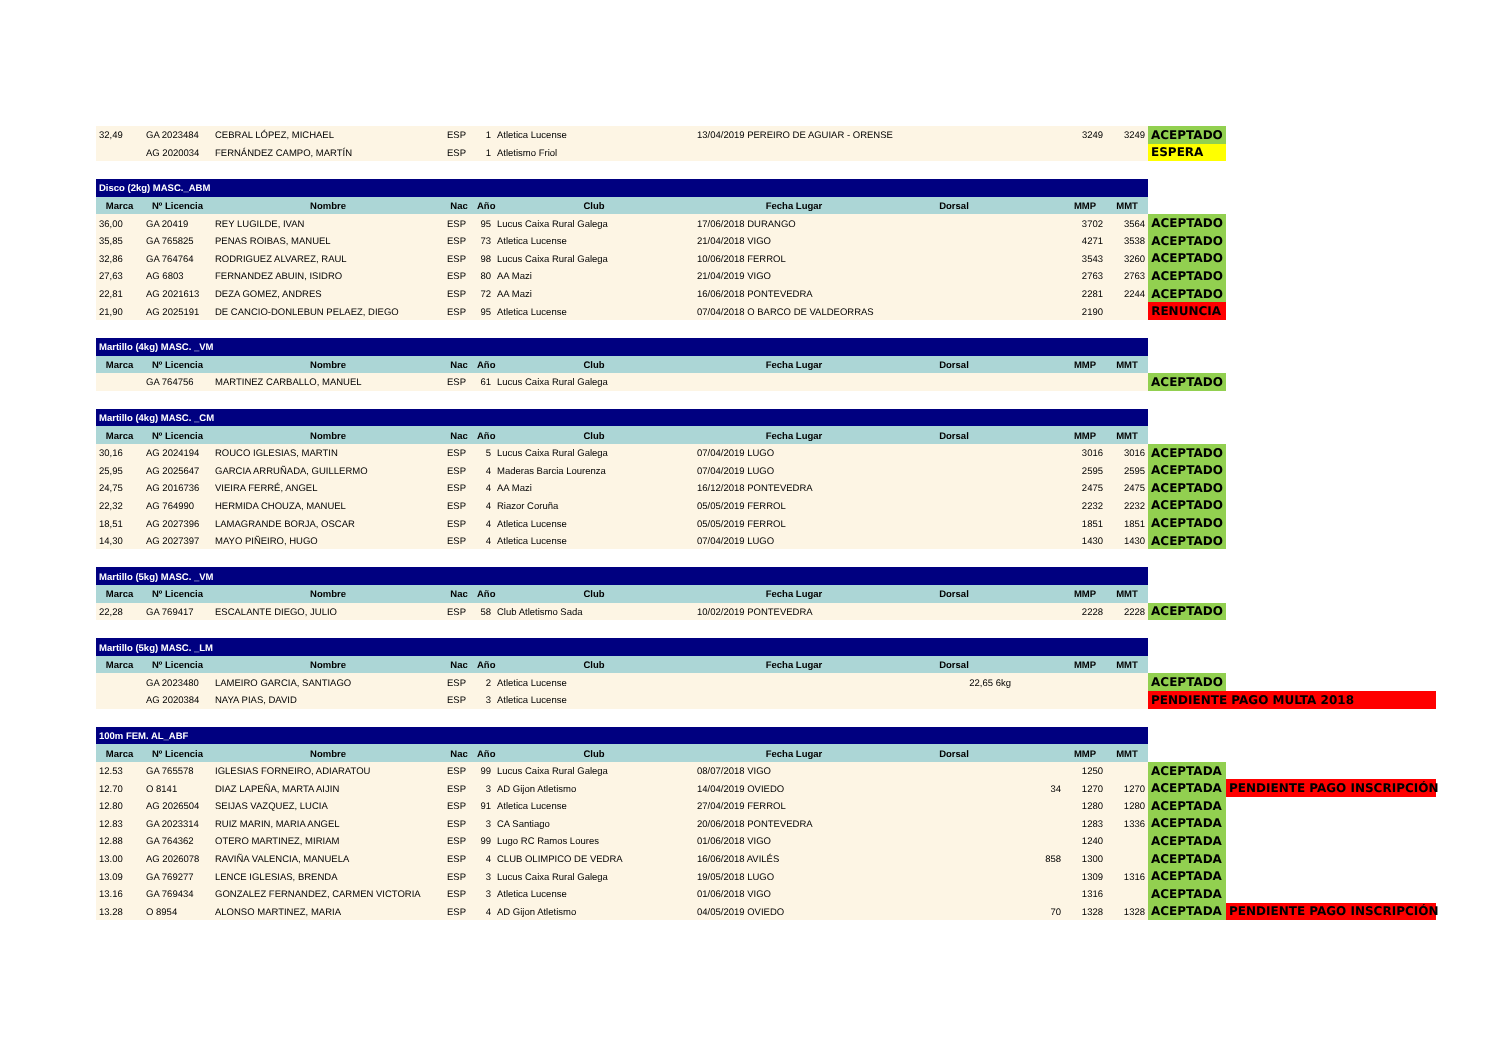| 32,49 | GA 2023484 | CEBRAL LÓPEZ, MICHAEL | ESP | 1 | Atletica Lucense | 13/04/2019 PEREIRO DE AGUIAR - ORENSE | | 3249 | 3249 | ACEPTADO | |
| | AG 2020034 | FERNÁNDEZ CAMPO, MARTÍN | ESP | 1 | Atletismo Friol | | | | | ESPERA | |
| Disco (2kg) MASC._ABM | | | | | | | | | | | | |
| Marca | Nº Licencia | Nombre | Nac | Año | Club | Fecha Lugar | Dorsal | | MMP | MMT | | |
| 36,00 | GA 20419 | REY LUGILDE, IVAN | ESP | 95 | Lucus Caixa Rural Galega | 17/06/2018 DURANGO | | | 3702 | 3564 | ACEPTADO | |
| 35,85 | GA 765825 | PENAS ROIBAS, MANUEL | ESP | 73 | Atletica Lucense | 21/04/2018 VIGO | | | 4271 | 3538 | ACEPTADO | |
| 32,86 | GA 764764 | RODRIGUEZ ALVAREZ, RAUL | ESP | 98 | Lucus Caixa Rural Galega | 10/06/2018 FERROL | | | 3543 | 3260 | ACEPTADO | |
| 27,63 | AG 6803 | FERNANDEZ ABUIN, ISIDRO | ESP | 80 | AA Mazi | 21/04/2019 VIGO | | | 2763 | 2763 | ACEPTADO | |
| 22,81 | AG 2021613 | DEZA GOMEZ, ANDRES | ESP | 72 | AA Mazi | 16/06/2018 PONTEVEDRA | | | 2281 | 2244 | ACEPTADO | |
| 21,90 | AG 2025191 | DE CANCIO-DONLEBUN PELAEZ, DIEGO | ESP | 95 | Atletica Lucense | 07/04/2018 O BARCO DE VALDEORRAS | | | 2190 | | RENUNCIA | |
| Martillo (4kg) MASC. _VM | | | | | | | | | | | | |
| Marca | Nº Licencia | Nombre | Nac | Año | Club | Fecha Lugar | Dorsal | | MMP | MMT | | |
| | GA 764756 | MARTINEZ CARBALLO, MANUEL | ESP | 61 | Lucus Caixa Rural Galega | | | | | | ACEPTADO | |
| Martillo (4kg) MASC. _CM | | | | | | | | | | | | |
| Marca | Nº Licencia | Nombre | Nac | Año | Club | Fecha Lugar | Dorsal | | MMP | MMT | | |
| 30,16 | AG 2024194 | ROUCO IGLESIAS, MARTIN | ESP | 5 | Lucus Caixa Rural Galega | 07/04/2019 LUGO | | | 3016 | 3016 | ACEPTADO | |
| 25,95 | AG 2025647 | GARCIA ARRUÑADA, GUILLERMO | ESP | 4 | Maderas Barcia Lourenza | 07/04/2019 LUGO | | | 2595 | 2595 | ACEPTADO | |
| 24,75 | AG 2016736 | VIEIRA FERRÉ, ANGEL | ESP | 4 | AA Mazi | 16/12/2018 PONTEVEDRA | | | 2475 | 2475 | ACEPTADO | |
| 22,32 | AG 764990 | HERMIDA CHOUZA, MANUEL | ESP | 4 | Riazor Coruña | 05/05/2019 FERROL | | | 2232 | 2232 | ACEPTADO | |
| 18,51 | AG 2027396 | LAMAGRANDE BORJA, OSCAR | ESP | 4 | Atletica Lucense | 05/05/2019 FERROL | | | 1851 | 1851 | ACEPTADO | |
| 14,30 | AG 2027397 | MAYO PIÑEIRO, HUGO | ESP | 4 | Atletica Lucense | 07/04/2019 LUGO | | | 1430 | 1430 | ACEPTADO | |
| Martillo (5kg) MASC. _VM | | | | | | | | | | | | |
| Marca | Nº Licencia | Nombre | Nac | Año | Club | Fecha Lugar | Dorsal | | MMP | MMT | | |
| 22,28 | GA 769417 | ESCALANTE DIEGO, JULIO | ESP | 58 | Club Atletismo Sada | 10/02/2019 PONTEVEDRA | | | 2228 | 2228 | ACEPTADO | |
| Martillo (5kg) MASC. _LM | | | | | | | | | | | | |
| Marca | Nº Licencia | Nombre | Nac | Año | Club | Fecha Lugar | Dorsal | | MMP | MMT | | |
| | GA 2023480 | LAMEIRO GARCIA, SANTIAGO | ESP | 2 | Atletica Lucense | 22,65 6kg | | | | | ACEPTADO | |
| | AG 2020384 | NAYA PIAS, DAVID | ESP | 3 | Atletica Lucense | | | | | | PENDIENTE PAGO MULTA 2018 | |
| 100m FEM. AL_ABF | | | | | | | | | | | | |
| Marca | Nº Licencia | Nombre | Nac | Año | Club | Fecha Lugar | Dorsal | | MMP | MMT | | |
| 12.53 | GA 765578 | IGLESIAS FORNEIRO, ADIARATOU | ESP | 99 | Lucus Caixa Rural Galega | 08/07/2018 VIGO | | | 1250 | | ACEPTADA | |
| 12.70 | O 8141 | DIAZ LAPEÑA, MARTA AIJIN | ESP | 3 | AD Gijon Atletismo | 14/04/2019 OVIEDO | | 34 | 1270 | 1270 | ACEPTADA | PENDIENTE PAGO INSCRIPCIÓN |
| 12.80 | AG 2026504 | SEIJAS VAZQUEZ, LUCIA | ESP | 91 | Atletica Lucense | 27/04/2019 FERROL | | | 1280 | 1280 | ACEPTADA | |
| 12.83 | GA 2023314 | RUIZ MARIN, MARIA ANGEL | ESP | 3 | CA Santiago | 20/06/2018 PONTEVEDRA | | | 1283 | 1336 | ACEPTADA | |
| 12.88 | GA 764362 | OTERO MARTINEZ, MIRIAM | ESP | 99 | Lugo RC Ramos Loures | 01/06/2018 VIGO | | | 1240 | | ACEPTADA | |
| 13.00 | AG 2026078 | RAVIÑA VALENCIA, MANUELA | ESP | 4 | CLUB OLIMPICO DE VEDRA | 16/06/2018 AVILÉS | | 858 | 1300 | | ACEPTADA | |
| 13.09 | GA 769277 | LENCE IGLESIAS, BRENDA | ESP | 3 | Lucus Caixa Rural Galega | 19/05/2018 LUGO | | | 1309 | 1316 | ACEPTADA | |
| 13.16 | GA 769434 | GONZALEZ FERNANDEZ, CARMEN VICTORIA | ESP | 3 | Atletica Lucense | 01/06/2018 VIGO | | | 1316 | | ACEPTADA | |
| 13.28 | O 8954 | ALONSO MARTINEZ, MARIA | ESP | 4 | AD Gijon Atletismo | 04/05/2019 OVIEDO | | 70 | 1328 | 1328 | ACEPTADA | PENDIENTE PAGO INSCRIPCIÓN |